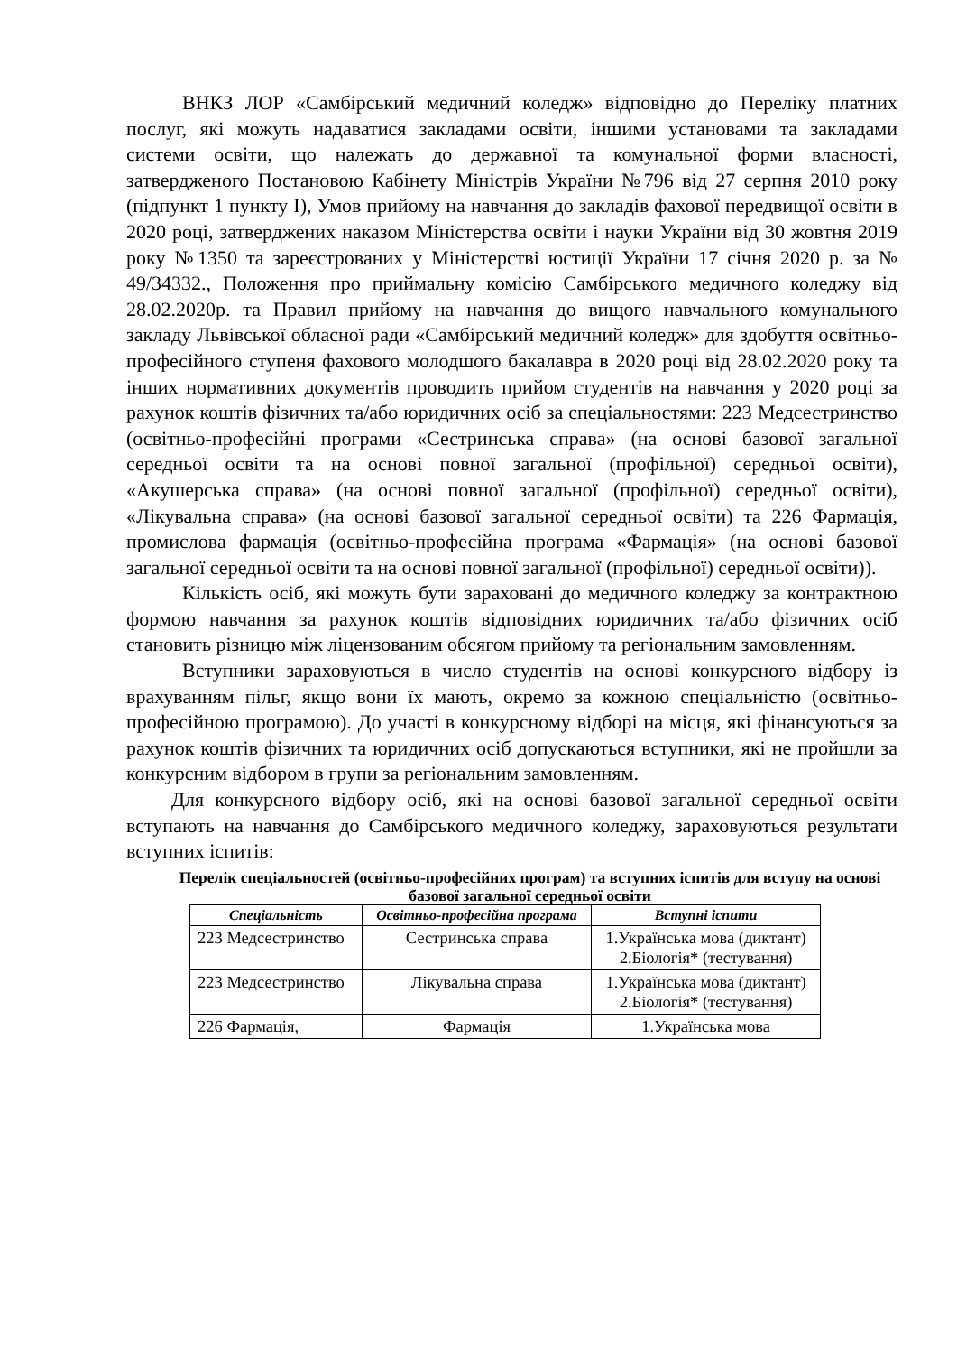ВНКЗ ЛОР «Самбірський медичний коледж» відповідно до Переліку платних послуг, які можуть надаватися закладами освіти, іншими установами та закладами системи освіти, що належать до державної та комунальної форми власності, затвердженого Постановою Кабінету Міністрів України №796 від 27 серпня 2010 року (підпункт 1 пункту І), Умов прийому на навчання до закладів фахової передвищої освіти в 2020 році, затверджених наказом Міністерства освіти і науки України від 30 жовтня 2019 року №1350 та зареєстрованих у Міністерстві юстиції України 17 січня 2020 р. за № 49/34332., Положення про приймальну комісію Самбірського медичного коледжу від 28.02.2020р. та Правил прийому на навчання до вищого навчального комунального закладу Львівської обласної ради «Самбірський медичний коледж» для здобуття освітньо-професійного ступеня фахового молодшого бакалавра в 2020 році від 28.02.2020 року та інших нормативних документів проводить прийом студентів на навчання у 2020 році за рахунок коштів фізичних та/або юридичних осіб за спеціальностями: 223 Медсестринство (освітньо-професійні програми «Сестринська справа» (на основі базової загальної середньої освіти та на основі повної загальної (профільної) середньої освіти), «Акушерська справа» (на основі повної загальної (профільної) середньої освіти), «Лікувальна справа» (на основі базової загальної середньої освіти) та 226 Фармація, промислова фармація (освітньо-професійна програма «Фармація» (на основі базової загальної середньої освіти та на основі повної загальної (профільної) середньої освіти)).
Кількість осіб, які можуть бути зараховані до медичного коледжу за контрактною формою навчання за рахунок коштів відповідних юридичних та/або фізичних осіб становить різницю між ліцензованим обсягом прийому та регіональним замовленням.
Вступники зараховуються в число студентів на основі конкурсного відбору із врахуванням пільг, якщо вони їх мають, окремо за кожною спеціальністю (освітньо-професійною програмою). До участі в конкурсному відборі на місця, які фінансуються за рахунок коштів фізичних та юридичних осіб допускаються вступники, які не пройшли за конкурсним відбором в групи за регіональним замовленням.
Для конкурсного відбору осіб, які на основі базової загальної середньої освіти вступають на навчання до Самбірського медичного коледжу, зараховуються результати вступних іспитів:
Перелік спеціальностей (освітньо-професійних програм) та вступних іспитів для вступу на основі базової загальної середньої освіти
| Спеціальність | Освітньо-професійна програма | Вступні іспити |
| --- | --- | --- |
| 223 Медсестринство | Сестринська справа | 1.Українська мова (диктант) 2.Біологія* (тестування) |
| 223 Медсестринство | Лікувальна справа | 1.Українська мова (диктант) 2.Біологія* (тестування) |
| 226 Фармація, | Фармація | 1.Українська мова |